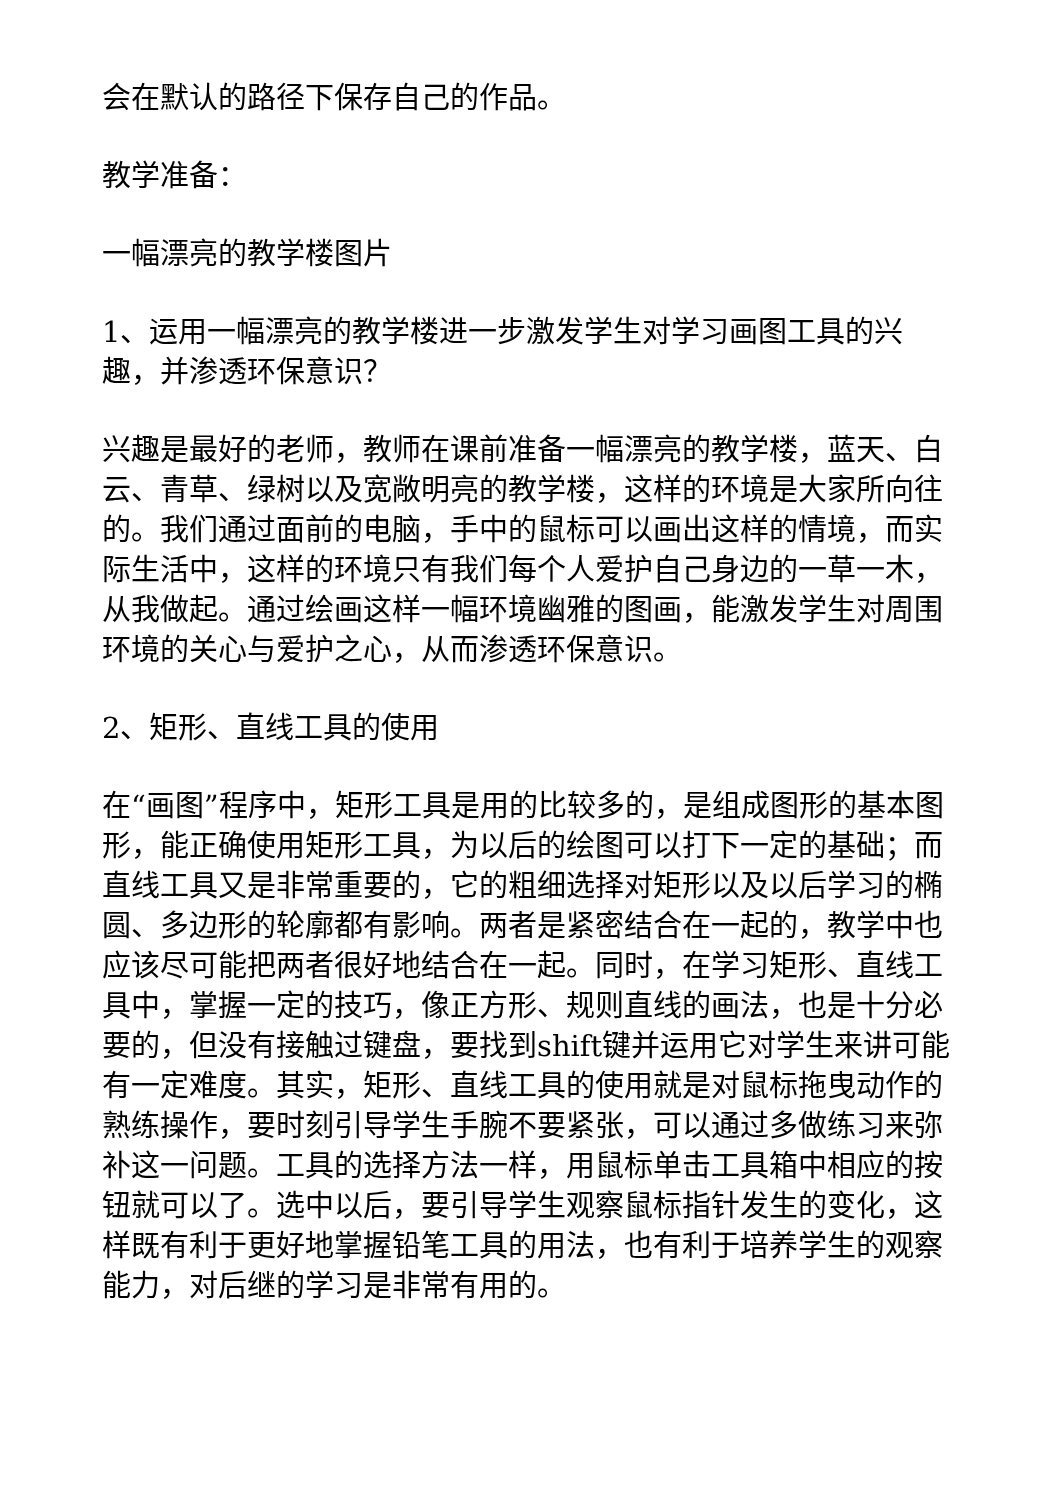会在默认的路径下保存自己的作品。
教学准备：
一幅漂亮的教学楼图片
1、运用一幅漂亮的教学楼进一步激发学生对学习画图工具的兴趣，并渗透环保意识？
兴趣是最好的老师，教师在课前准备一幅漂亮的教学楼，蓝天、白云、青草、绿树以及宽敞明亮的教学楼，这样的环境是大家所向往的。我们通过面前的电脑，手中的鼠标可以画出这样的情境，而实际生活中，这样的环境只有我们每个人爱护自己身边的一草一木，从我做起。通过绘画这样一幅环境幽雅的图画，能激发学生对周围环境的关心与爱护之心，从而渗透环保意识。
2、矩形、直线工具的使用
在“画图”程序中，矩形工具是用的比较多的，是组成图形的基本图形，能正确使用矩形工具，为以后的绘图可以打下一定的基础；而直线工具又是非常重要的，它的粗细选择对矩形以及以后学习的椭圆、多边形的轮廓都有影响。两者是紧密结合在一起的，教学中也应该尽可能把两者很好地结合在一起。同时，在学习矩形、直线工具中，掌握一定的技巧，像正方形、规则直线的画法，也是十分必要的，但没有接触过键盘，要找到shift键并运用它对学生来讲可能有一定难度。其实，矩形、直线工具的使用就是对鼠标拖曳动作的熟练操作，要时刻引导学生手腕不要紧张，可以通过多做练习来弥补这一问题。工具的选择方法一样，用鼠标单击工具箱中相应的按钮就可以了。选中以后，要引导学生观察鼠标指针发生的变化，这样既有利于更好地掌握铅笔工具的用法，也有利于培养学生的观察能力，对后继的学习是非常有用的。